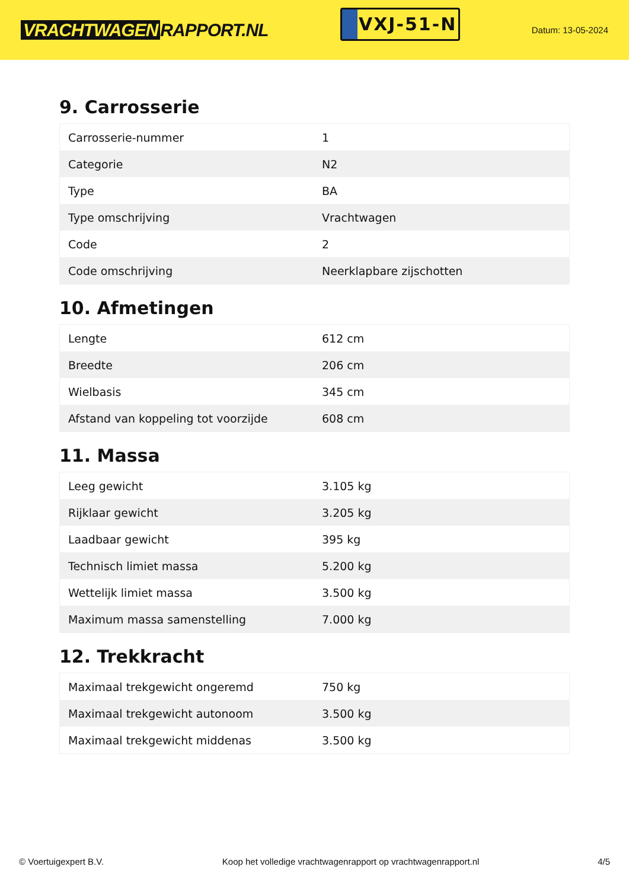VRACHTWAGEN RAPPORT.NL
VXJ-51-N
Datum: 13-05-2024
9. Carrosserie
| Carrosserie-nummer | 1 |
| Categorie | N2 |
| Type | BA |
| Type omschrijving | Vrachtwagen |
| Code | 2 |
| Code omschrijving | Neerklapbare zijschotten |
10. Afmetingen
| Lengte | 612 cm |
| Breedte | 206 cm |
| Wielbasis | 345 cm |
| Afstand van koppeling tot voorzijde | 608 cm |
11. Massa
| Leeg gewicht | 3.105 kg |
| Rijklaar gewicht | 3.205 kg |
| Laadbaar gewicht | 395 kg |
| Technisch limiet massa | 5.200 kg |
| Wettelijk limiet massa | 3.500 kg |
| Maximum massa samenstelling | 7.000 kg |
12. Trekkracht
| Maximaal trekgewicht ongeremd | 750 kg |
| Maximaal trekgewicht autonoom | 3.500 kg |
| Maximaal trekgewicht middenas | 3.500 kg |
© Voertuigexpert B.V. Koop het volledige vrachtwagenrapport op vrachtwagenrapport.nl 4/5